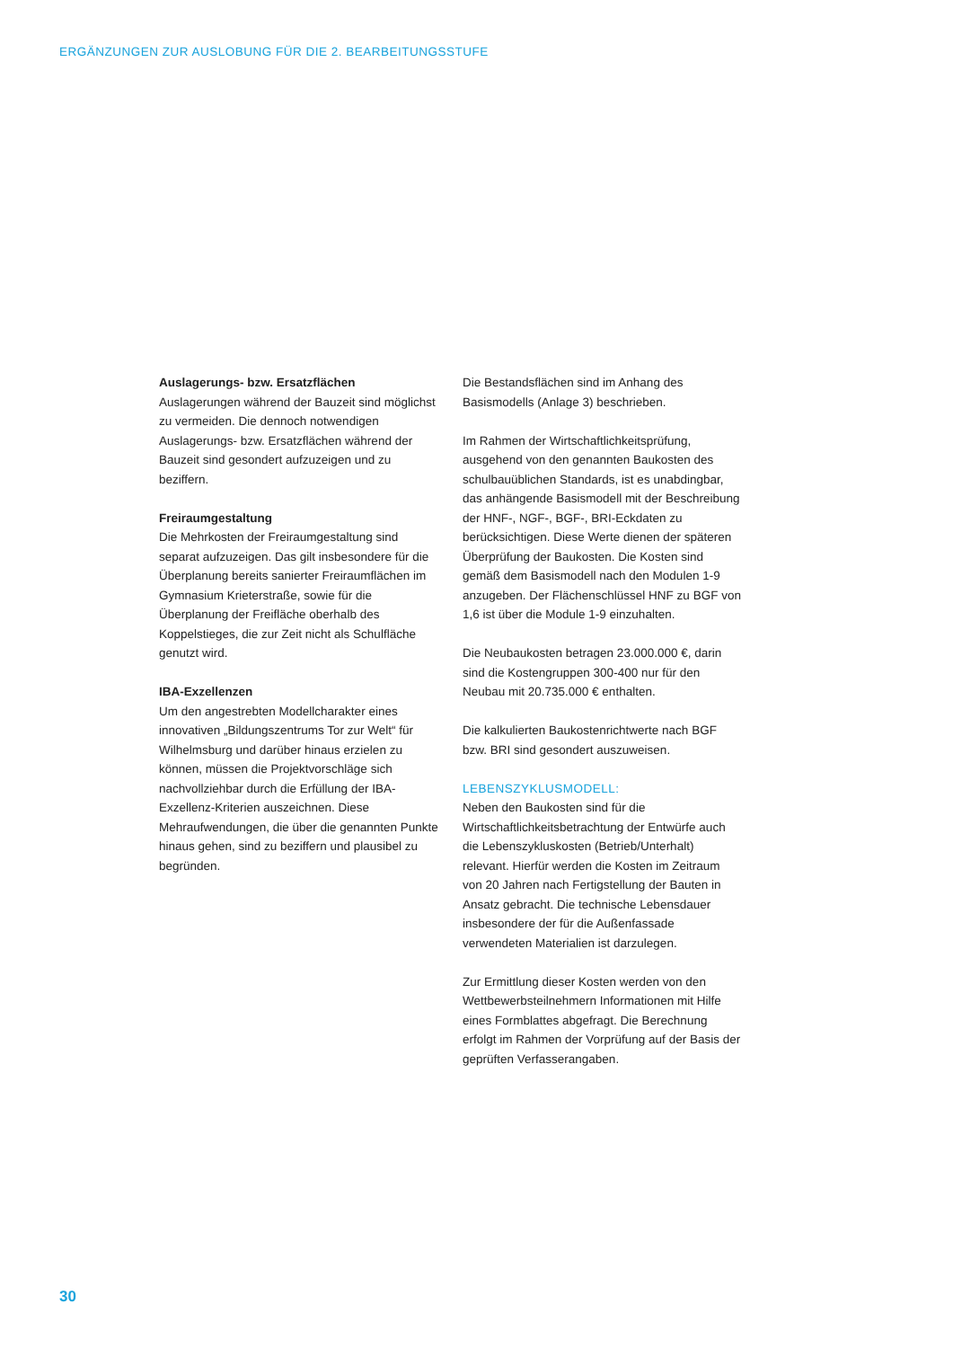ERGÄNZUNGEN ZUR AUSLOBUNG FÜR DIE 2. BEARBEITUNGSSTUFE
Auslagerungs- bzw. Ersatzflächen
Auslagerungen während der Bauzeit sind möglichst zu vermeiden. Die dennoch notwendigen Auslagerungs- bzw. Ersatzflächen während der Bauzeit sind gesondert aufzuzeigen und zu beziffern.
Freiraumgestaltung
Die Mehrkosten der Freiraumgestaltung sind separat aufzuzeigen. Das gilt insbesondere für die Überplanung bereits sanierter Freiraumflächen im Gymnasium Krieterstraße, sowie für die Überplanung der Freifläche oberhalb des Koppelstieges, die zur Zeit nicht als Schulfläche genutzt wird.
IBA-Exzellenzen
Um den angestrebten Modellcharakter eines innovativen „Bildungszentrums Tor zur Welt“ für Wilhelmsburg und darüber hinaus erzielen zu können, müssen die Projektvorschläge sich nachvollziehbar durch die Erfüllung der IBA-Exzellenz-Kriterien auszeichnen. Diese Mehraufwendungen, die über die genannten Punkte hinaus gehen, sind zu beziffern und plausibel zu begründen.
Die Bestandsflächen sind im Anhang des Basismodells (Anlage 3) beschrieben.
Im Rahmen der Wirtschaftlichkeitsprüfung, ausgehend von den genannten Baukosten des schulbauüblichen Standards, ist es unabdingbar, das anhängende Basismodell mit der Beschreibung der HNF-, NGF-, BGF-, BRI-Eckdaten zu berücksichtigen. Diese Werte dienen der späteren Überprüfung der Baukosten. Die Kosten sind gemäß dem Basismodell nach den Modulen 1-9 anzugeben. Der Flächenschlüssel HNF zu BGF von 1,6 ist über die Module 1-9 einzuhalten.
Die Neubaukosten betragen 23.000.000 €, darin sind die Kostengruppen 300-400 nur für den Neubau mit 20.735.000 € enthalten.
Die kalkulierten Baukostenrichtwerte nach BGF bzw. BRI sind gesondert auszuweisen.
LEBENSZYKLUSMODELL:
Neben den Baukosten sind für die Wirtschaftlichkeitsbetrachtung der Entwürfe auch die Lebenszykluskosten (Betrieb/Unterhalt) relevant. Hierfür werden die Kosten im Zeitraum von 20 Jahren nach Fertigstellung der Bauten in Ansatz gebracht. Die technische Lebensdauer insbesondere der für die Außenfassade verwendeten Materialien ist darzulegen.
Zur Ermittlung dieser Kosten werden von den Wettbewerbsteilnehmern Informationen mit Hilfe eines Formblattes abgefragt. Die Berechnung erfolgt im Rahmen der Vorprüfung auf der Basis der geprüften Verfasserangaben.
30